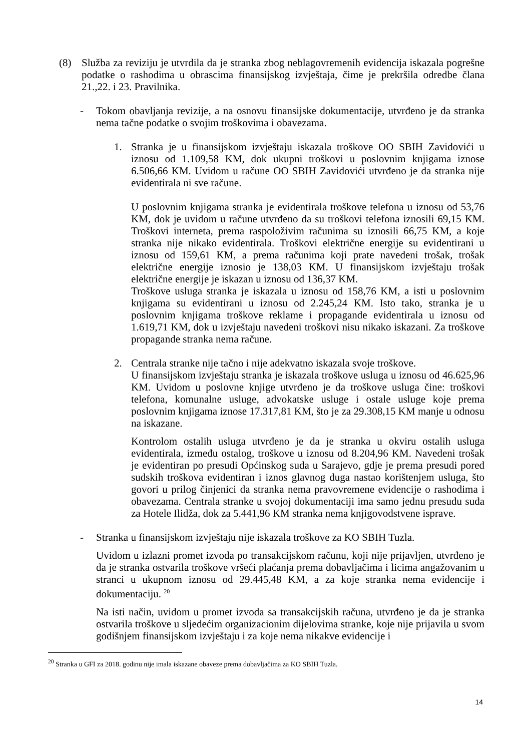(8) Služba za reviziju je utvrdila da je stranka zbog neblagovremenih evidencija iskazala pogrešne podatke o rashodima u obrascima finansijskog izvještaja, čime je prekršila odredbe člana 21.,22. i 23. Pravilnika.
- Tokom obavljanja revizije, a na osnovu finansijske dokumentacije, utvrđeno je da stranka nema tačne podatke o svojim troškovima i obavezama.
1. Stranka je u finansijskom izvještaju iskazala troškove OO SBIH Zavidovići u iznosu od 1.109,58 KM, dok ukupni troškovi u poslovnim knjigama iznose 6.506,66 KM. Uvidom u račune OO SBIH Zavidovići utvrđeno je da stranka nije evidentirala ni sve račune.
U poslovnim knjigama stranka je evidentirala troškove telefona u iznosu od 53,76 KM, dok je uvidom u račune utvrđeno da su troškovi telefona iznosili 69,15 KM. Troškovi interneta, prema raspoloživim računima su iznosili 66,75 KM, a koje stranka nije nikako evidentirala. Troškovi električne energije su evidentirani u iznosu od 159,61 KM, a prema računima koji prate navedeni trošak, trošak električne energije iznosio je 138,03 KM. U finansijskom izvještaju trošak električne energije je iskazan u iznosu od 136,37 KM.
Troškove usluga stranka je iskazala u iznosu od 158,76 KM, a isti u poslovnim knjigama su evidentirani u iznosu od 2.245,24 KM. Isto tako, stranka je u poslovnim knjigama troškove reklame i propagande evidentirala u iznosu od 1.619,71 KM, dok u izvještaju navedeni troškovi nisu nikako iskazani. Za troškove propagande stranka nema račune.
2. Centrala stranke nije tačno i nije adekvatno iskazala svoje troškove.
U finansijskom izvještaju stranka je iskazala troškove usluga u iznosu od 46.625,96 KM. Uvidom u poslovne knjige utvrđeno je da troškove usluga čine: troškovi telefona, komunalne usluge, advokatske usluge i ostale usluge koje prema poslovnim knjigama iznose 17.317,81 KM, što je za 29.308,15 KM manje u odnosu na iskazane.
Kontrolom ostalih usluga utvrđeno je da je stranka u okviru ostalih usluga evidentirala, između ostalog, troškove u iznosu od 8.204,96 KM. Navedeni trošak je evidentiran po presudi Općinskog suda u Sarajevo, gdje je prema presudi pored sudskih troškova evidentiran i iznos glavnog duga nastao korištenjem usluga, što govori u prilog činjenici da stranka nema pravovremene evidencije o rashodima i obavezama. Centrala stranke u svojoj dokumentaciji ima samo jednu presudu suda za Hotele Ilidža, dok za 5.441,96 KM stranka nema knjigovodstvene isprave.
- Stranka u finansijskom izvještaju nije iskazala troškove za KO SBIH Tuzla.
Uvidom u izlazni promet izvoda po transakcijskom računu, koji nije prijavljen, utvrđeno je da je stranka ostvarila troškove vršeći plaćanja prema dobavljačima i licima angažovanim u stranci u ukupnom iznosu od 29.445,48 KM, a za koje stranka nema evidencije i dokumentaciju. <sup>20</sup>
Na isti način, uvidom u promet izvoda sa transakcijskih računa, utvrđeno je da je stranka ostvarila troškove u sljedećim organizacionim dijelovima stranke, koje nije prijavila u svom godišnjem finansijskom izvještaju i za koje nema nikakve evidencije i
<sup>20</sup> Stranka u GFI za 2018. godinu nije imala iskazane obaveze prema dobavljačima za KO SBIH Tuzla.
14